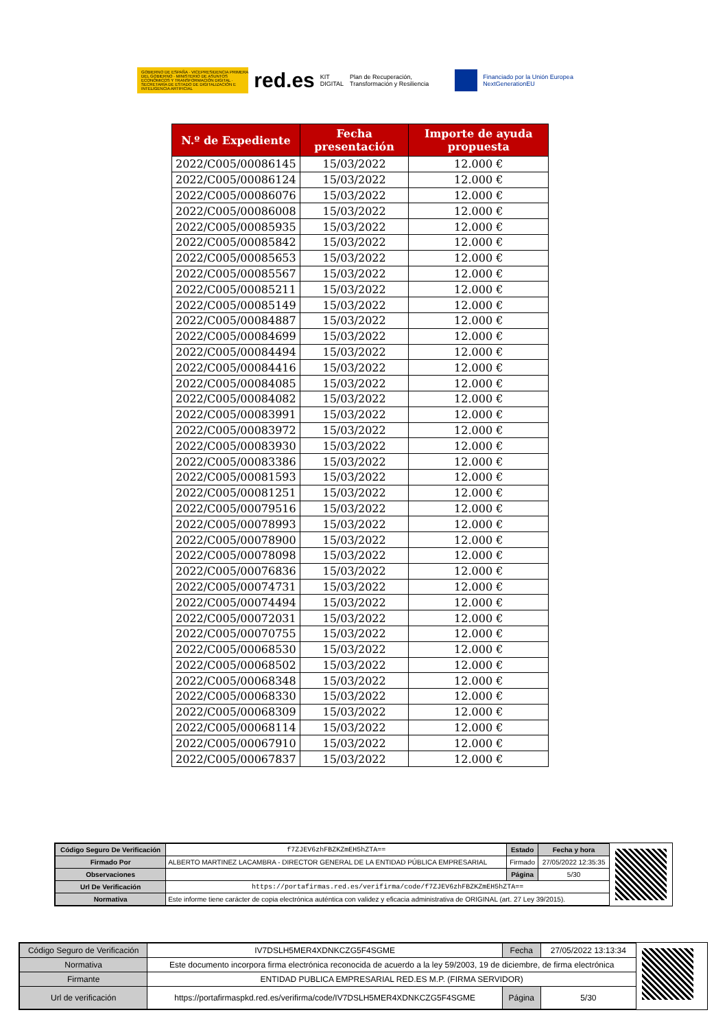GOBIERNO DE ESPAÑA · VICEPRESIDENCIA PRIMERA DEL GOBIERNO · MINISTERIO DE ASUNTOS ECONÓMICOS Y TRANSFORMACIÓN DIGITAL · SECRETARÍA DE ESTADO DE DIGITALIZACIÓN E INTELIGENCIA ARTIFICIAL
red.es KIT DIGITAL Plan de Recuperación, Transformación y Resiliencia
Financiado por la Unión Europea NextGenerationEU
| N.º de Expediente | Fecha presentación | Importe de ayuda propuesta |
| --- | --- | --- |
| 2022/C005/00086145 | 15/03/2022 | 12.000 € |
| 2022/C005/00086124 | 15/03/2022 | 12.000 € |
| 2022/C005/00086076 | 15/03/2022 | 12.000 € |
| 2022/C005/00086008 | 15/03/2022 | 12.000 € |
| 2022/C005/00085935 | 15/03/2022 | 12.000 € |
| 2022/C005/00085842 | 15/03/2022 | 12.000 € |
| 2022/C005/00085653 | 15/03/2022 | 12.000 € |
| 2022/C005/00085567 | 15/03/2022 | 12.000 € |
| 2022/C005/00085211 | 15/03/2022 | 12.000 € |
| 2022/C005/00085149 | 15/03/2022 | 12.000 € |
| 2022/C005/00084887 | 15/03/2022 | 12.000 € |
| 2022/C005/00084699 | 15/03/2022 | 12.000 € |
| 2022/C005/00084494 | 15/03/2022 | 12.000 € |
| 2022/C005/00084416 | 15/03/2022 | 12.000 € |
| 2022/C005/00084085 | 15/03/2022 | 12.000 € |
| 2022/C005/00084082 | 15/03/2022 | 12.000 € |
| 2022/C005/00083991 | 15/03/2022 | 12.000 € |
| 2022/C005/00083972 | 15/03/2022 | 12.000 € |
| 2022/C005/00083930 | 15/03/2022 | 12.000 € |
| 2022/C005/00083386 | 15/03/2022 | 12.000 € |
| 2022/C005/00081593 | 15/03/2022 | 12.000 € |
| 2022/C005/00081251 | 15/03/2022 | 12.000 € |
| 2022/C005/00079516 | 15/03/2022 | 12.000 € |
| 2022/C005/00078993 | 15/03/2022 | 12.000 € |
| 2022/C005/00078900 | 15/03/2022 | 12.000 € |
| 2022/C005/00078098 | 15/03/2022 | 12.000 € |
| 2022/C005/00076836 | 15/03/2022 | 12.000 € |
| 2022/C005/00074731 | 15/03/2022 | 12.000 € |
| 2022/C005/00074494 | 15/03/2022 | 12.000 € |
| 2022/C005/00072031 | 15/03/2022 | 12.000 € |
| 2022/C005/00070755 | 15/03/2022 | 12.000 € |
| 2022/C005/00068530 | 15/03/2022 | 12.000 € |
| 2022/C005/00068502 | 15/03/2022 | 12.000 € |
| 2022/C005/00068348 | 15/03/2022 | 12.000 € |
| 2022/C005/00068330 | 15/03/2022 | 12.000 € |
| 2022/C005/00068309 | 15/03/2022 | 12.000 € |
| 2022/C005/00068114 | 15/03/2022 | 12.000 € |
| 2022/C005/00067910 | 15/03/2022 | 12.000 € |
| 2022/C005/00067837 | 15/03/2022 | 12.000 € |
| Código Seguro De Verificación | f7ZJEV6zhFBZKZmEH5hZTA== | Estado | Fecha y hora |
| Firmado Por | ALBERTO MARTINEZ LACAMBRA - DIRECTOR GENERAL DE LA ENTIDAD PÚBLICA EMPRESARIAL | Firmado | 27/05/2022 12:35:35 |
| Observaciones | | Página | 5/30 |
| Url De Verificación | https://portafirmas.red.es/verifirma/code/f7ZJEV6zhFBZKZmEH5hZTA== | | |
| Normativa | Este informe tiene carácter de copia electrónica auténtica con validez y eficacia administrativa de ORIGINAL (art. 27 Ley 39/2015). | | |
| Código Seguro de Verificación | IV7DSLH5MER4XDNKCZG5F4SGME | Fecha | 27/05/2022 13:13:34 |
| Normativa | Este documento incorpora firma electrónica reconocida de acuerdo a la ley 59/2003, 19 de diciembre, de firma electrónica | | |
| Firmante | ENTIDAD PUBLICA EMPRESARIAL RED.ES M.P. (FIRMA SERVIDOR) | | |
| Url de verificación | https://portafirmaspkd.red.es/verifirma/code/IV7DSLH5MER4XDNKCZG5F4SGME | Página | 5/30 |